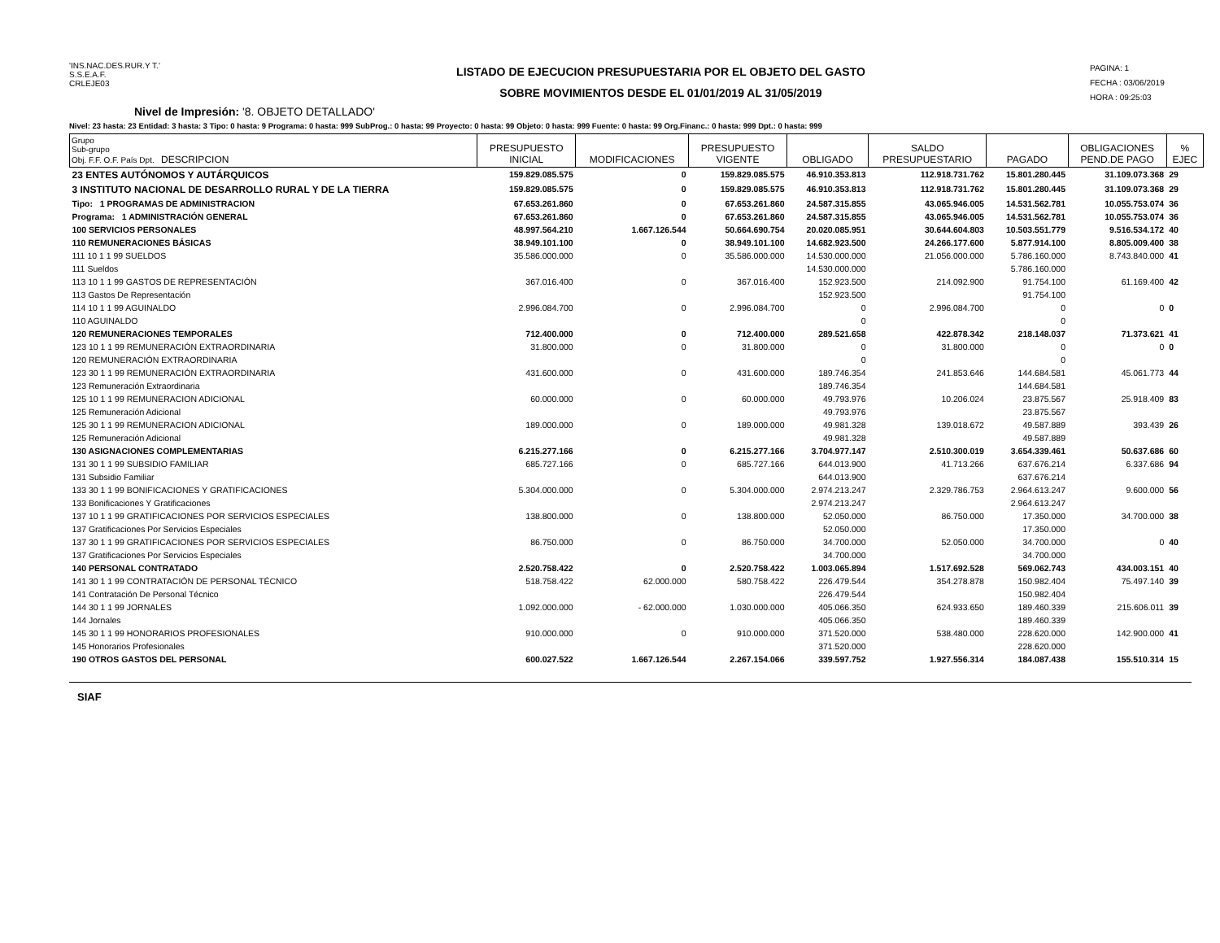'INS.NAC.DES.RUR.Y T.'
S.S.E.A.F.
CRLEJE03
LISTADO DE EJECUCION PRESUPUESTARIA POR EL OBJETO DEL GASTO
SOBRE MOVIMIENTOS DESDE EL 01/01/2019 AL 31/05/2019
PAGINA: 1
FECHA : 03/06/2019
HORA : 09:25:03
Nivel de Impresión: '8. OBJETO DETALLADO'
Nivel: 23 hasta: 23 Entidad: 3 hasta: 3 Tipo: 0 hasta: 9 Programa: 0 hasta: 999 SubProg.: 0 hasta: 99 Proyecto: 0 hasta: 99 Objeto: 0 hasta: 999 Fuente: 0 hasta: 99 Org.Financ.: 0 hasta: 999 Dpt.: 0 hasta: 999
| Grupo Sub-grupo Obj. F.F. O.F. País Dpt. DESCRIPCION | PRESUPUESTO INICIAL | MODIFICACIONES | PRESUPUESTO VIGENTE | OBLIGADO | SALDO PRESUPUESTARIO | PAGADO | OBLIGACIONES PEND.DE PAGO | % EJEC |
| --- | --- | --- | --- | --- | --- | --- | --- | --- |
| 23 ENTES AUTÓNOMOS Y AUTÁRQUICOS | 159.829.085.575 | 0 | 159.829.085.575 | 46.910.353.813 | 112.918.731.762 | 15.801.280.445 | 31.109.073.368 | 29 |
| 3 INSTITUTO NACIONAL DE DESARROLLO RURAL Y DE LA TIERRA | 159.829.085.575 | 0 | 159.829.085.575 | 46.910.353.813 | 112.918.731.762 | 15.801.280.445 | 31.109.073.368 | 29 |
| Tipo: 1 PROGRAMAS DE ADMINISTRACION | 67.653.261.860 | 0 | 67.653.261.860 | 24.587.315.855 | 43.065.946.005 | 14.531.562.781 | 10.055.753.074 | 36 |
| Programa: 1 ADMINISTRACIÓN GENERAL | 67.653.261.860 | 0 | 67.653.261.860 | 24.587.315.855 | 43.065.946.005 | 14.531.562.781 | 10.055.753.074 | 36 |
| 100 SERVICIOS PERSONALES | 48.997.564.210 | 1.667.126.544 | 50.664.690.754 | 20.020.085.951 | 30.644.604.803 | 10.503.551.779 | 9.516.534.172 | 40 |
| 110 REMUNERACIONES BÁSICAS | 38.949.101.100 | 0 | 38.949.101.100 | 14.682.923.500 | 24.266.177.600 | 5.877.914.100 | 8.805.009.400 | 38 |
| 111 10 1 1 99 SUELDOS | 35.586.000.000 | 0 | 35.586.000.000 | 14.530.000.000 | 21.056.000.000 | 5.786.160.000 | 8.743.840.000 | 41 |
| 111 Sueldos | | | | 14.530.000.000 | | 5.786.160.000 | | |
| 113 10 1 1 99 GASTOS DE REPRESENTACIÓN | 367.016.400 | 0 | 367.016.400 | 152.923.500 | 214.092.900 | 91.754.100 | 61.169.400 | 42 |
| 113 Gastos De Representación | | | | 152.923.500 | | 91.754.100 | | |
| 114 10 1 1 99 AGUINALDO | 2.996.084.700 | 0 | 2.996.084.700 | 0 | 2.996.084.700 | 0 | 0 | 0 |
| 110 AGUINALDO | | | | 0 | | 0 | | |
| 120 REMUNERACIONES TEMPORALES | 712.400.000 | 0 | 712.400.000 | 289.521.658 | 422.878.342 | 218.148.037 | 71.373.621 | 41 |
| 123 10 1 1 99 REMUNERACIÓN EXTRAORDINARIA | 31.800.000 | 0 | 31.800.000 | 0 | 31.800.000 | 0 | 0 | 0 |
| 120 REMUNERACIÓN EXTRAORDINARIA | | | | 0 | | 0 | | |
| 123 30 1 1 99 REMUNERACIÓN EXTRAORDINARIA | 431.600.000 | 0 | 431.600.000 | 189.746.354 | 241.853.646 | 144.684.581 | 45.061.773 | 44 |
| 123 Remuneración Extraordinaria | | | | 189.746.354 | | 144.684.581 | | |
| 125 10 1 1 99 REMUNERACION ADICIONAL | 60.000.000 | 0 | 60.000.000 | 49.793.976 | 10.206.024 | 23.875.567 | 25.918.409 | 83 |
| 125 Remuneración Adicional | | | | 49.793.976 | | 23.875.567 | | |
| 125 30 1 1 99 REMUNERACION ADICIONAL | 189.000.000 | 0 | 189.000.000 | 49.981.328 | 139.018.672 | 49.587.889 | 393.439 | 26 |
| 125 Remuneración Adicional | | | | 49.981.328 | | 49.587.889 | | |
| 130 ASIGNACIONES COMPLEMENTARIAS | 6.215.277.166 | 0 | 6.215.277.166 | 3.704.977.147 | 2.510.300.019 | 3.654.339.461 | 50.637.686 | 60 |
| 131 30 1 1 99 SUBSIDIO FAMILIAR | 685.727.166 | 0 | 685.727.166 | 644.013.900 | 41.713.266 | 637.676.214 | 6.337.686 | 94 |
| 131 Subsidio Familiar | | | | 644.013.900 | | 637.676.214 | | |
| 133 30 1 1 99 BONIFICACIONES Y GRATIFICACIONES | 5.304.000.000 | 0 | 5.304.000.000 | 2.974.213.247 | 2.329.786.753 | 2.964.613.247 | 9.600.000 | 56 |
| 133 Bonificaciones Y Gratificaciones | | | | 2.974.213.247 | | 2.964.613.247 | | |
| 137 10 1 1 99 GRATIFICACIONES POR SERVICIOS ESPECIALES | 138.800.000 | 0 | 138.800.000 | 52.050.000 | 86.750.000 | 17.350.000 | 34.700.000 | 38 |
| 137 Gratificaciones Por Servicios Especiales | | | | 52.050.000 | | 17.350.000 | | |
| 137 30 1 1 99 GRATIFICACIONES POR SERVICIOS ESPECIALES | 86.750.000 | 0 | 86.750.000 | 34.700.000 | 52.050.000 | 34.700.000 | 0 | 40 |
| 137 Gratificaciones Por Servicios Especiales | | | | 34.700.000 | | 34.700.000 | | |
| 140 PERSONAL CONTRATADO | 2.520.758.422 | 0 | 2.520.758.422 | 1.003.065.894 | 1.517.692.528 | 569.062.743 | 434.003.151 | 40 |
| 141 30 1 1 99 CONTRATACIÓN DE PERSONAL TÉCNICO | 518.758.422 | 62.000.000 | 580.758.422 | 226.479.544 | 354.278.878 | 150.982.404 | 75.497.140 | 39 |
| 141 Contratación De Personal Técnico | | | | 226.479.544 | | 150.982.404 | | |
| 144 30 1 1 99 JORNALES | 1.092.000.000 | - 62.000.000 | 1.030.000.000 | 405.066.350 | 624.933.650 | 189.460.339 | 215.606.011 | 39 |
| 144 Jornales | | | | 405.066.350 | | 189.460.339 | | |
| 145 30 1 1 99 HONORARIOS PROFESIONALES | 910.000.000 | 0 | 910.000.000 | 371.520.000 | 538.480.000 | 228.620.000 | 142.900.000 | 41 |
| 145 Honorarios Profesionales | | | | 371.520.000 | | 228.620.000 | | |
| 190 OTROS GASTOS DEL PERSONAL | 600.027.522 | 1.667.126.544 | 2.267.154.066 | 339.597.752 | 1.927.556.314 | 184.087.438 | 155.510.314 | 15 |
SIAF